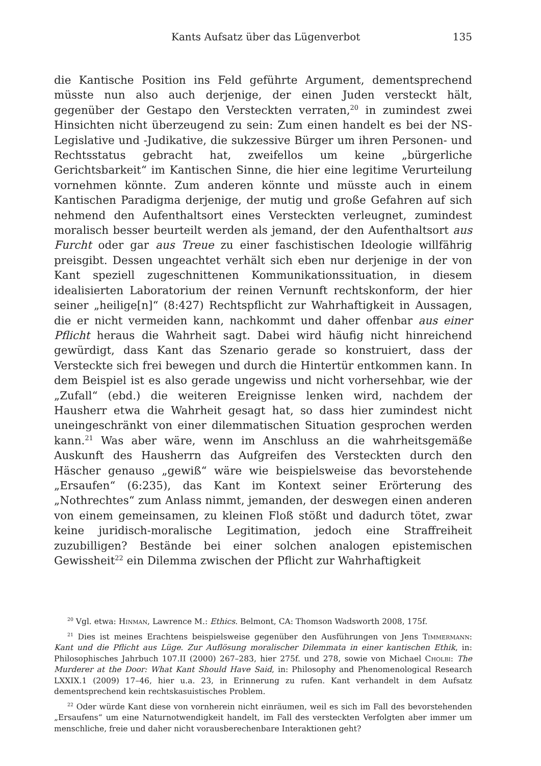Kants Aufsatz über das Lügenverbot 135
die Kantische Position ins Feld geführte Argument, dementsprechend müsste nun also auch derjenige, der einen Juden versteckt hält, gegenüber der Gestapo den Versteckten verraten,<sup>20</sup> in zumindest zwei Hinsichten nicht überzeugend zu sein: Zum einen handelt es bei der NS-Legislative und -Judikative, die sukzessive Bürger um ihren Personen- und Rechtsstatus gebracht hat, zweifellos um keine „bürgerliche Gerichtsbarkeit“ im Kantischen Sinne, die hier eine legitime Verurteilung vornehmen könnte. Zum anderen könnte und müsste auch in einem Kantischen Paradigma derjenige, der mutig und große Gefahren auf sich nehmend den Aufenthaltsort eines Versteckten verleugnet, zumindest moralisch besser beurteilt werden als jemand, der den Aufenthaltsort aus Furcht oder gar aus Treue zu einer faschistischen Ideologie willfährig preisgibt. Dessen ungeachtet verhält sich eben nur derjenige in der von Kant speziell zugeschnittenen Kommunikationssituation, in diesem idealisierten Laboratorium der reinen Vernunft rechtskonform, der hier seiner „heilige[n]“ (8:427) Rechtspflicht zur Wahrhaftigkeit in Aussagen, die er nicht vermeiden kann, nachkommt und daher offenbar aus einer Pflicht heraus die Wahrheit sagt. Dabei wird häufig nicht hinreichend gewürdigt, dass Kant das Szenario gerade so konstruiert, dass der Versteckte sich frei bewegen und durch die Hintertür entkommen kann. In dem Beispiel ist es also gerade ungewiss und nicht vorhersehbar, wie der „Zufall“ (ebd.) die weiteren Ereignisse lenken wird, nachdem der Hausherr etwa die Wahrheit gesagt hat, so dass hier zumindest nicht uneingeschränkt von einer dilemmatischen Situation gesprochen werden kann.<sup>21</sup> Was aber wäre, wenn im Anschluss an die wahrheitsgemäße Auskunft des Hausherrn das Aufgreifen des Versteckten durch den Häscher genauso „gewiß“ wäre wie beispielsweise das bevorstehende „Ersaufen“ (6:235), das Kant im Kontext seiner Erörterung des „Nothrechtes“ zum Anlass nimmt, jemanden, der deswegen einen anderen von einem gemeinsamen, zu kleinen Floß stößt und dadurch tötet, zwar keine juridisch-moralische Legitimation, jedoch eine Straffreiheit zuzubilligen? Bestände bei einer solchen analogen epistemischen Gewissheit<sup>22</sup> ein Dilemma zwischen der Pflicht zur Wahrhaftigkeit
<sup>20</sup> Vgl. etwa: Hinman, Lawrence M.: Ethics. Belmont, CA: Thomson Wadsworth 2008, 175f.
<sup>21</sup> Dies ist meines Erachtens beispielsweise gegenüber den Ausführungen von Jens Timmermann: Kant und die Pflicht aus Lüge. Zur Auflösung moralischer Dilemmata in einer kantischen Ethik, in: Philosophisches Jahrbuch 107.II (2000) 267–283, hier 275f. und 278, sowie von Michael Cholbi: The Murderer at the Door: What Kant Should Have Said, in: Philosophy and Phenomenological Research LXXIX.1 (2009) 17–46, hier u.a. 23, in Erinnerung zu rufen. Kant verhandelt in dem Aufsatz dementsprechend kein rechtskasuistisches Problem.
<sup>22</sup> Oder würde Kant diese von vornherein nicht einräumen, weil es sich im Fall des bevorstehenden „Ersaufens“ um eine Naturnotwendigkeit handelt, im Fall des versteckten Verfolgten aber immer um menschliche, freie und daher nicht vorausberechenbare Interaktionen geht?